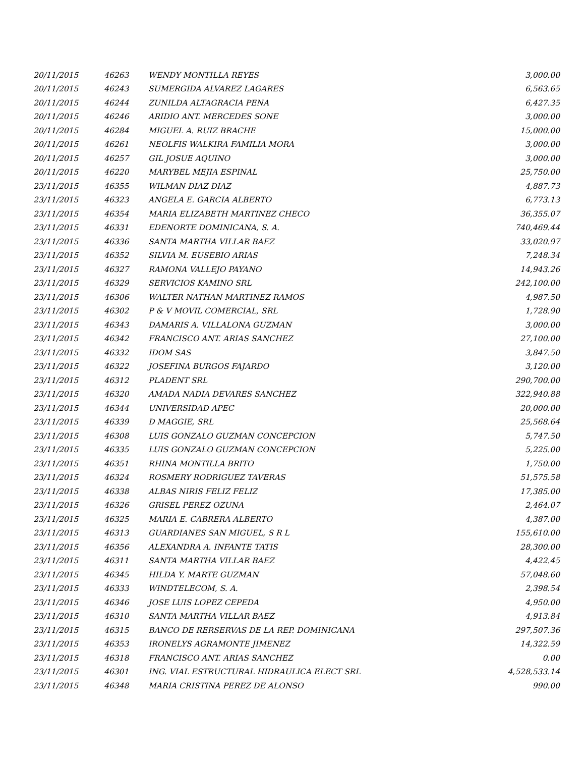| 20/11/2015 | 46263 | WENDY MONTILLA REYES | 3,000.00 |
| 20/11/2015 | 46243 | SUMERGIDA ALVAREZ LAGARES | 6,563.65 |
| 20/11/2015 | 46244 | ZUNILDA ALTAGRACIA PENA | 6,427.35 |
| 20/11/2015 | 46246 | ARIDIO ANT. MERCEDES SONE | 3,000.00 |
| 20/11/2015 | 46284 | MIGUEL A. RUIZ BRACHE | 15,000.00 |
| 20/11/2015 | 46261 | NEOLFIS WALKIRA FAMILIA MORA | 3,000.00 |
| 20/11/2015 | 46257 | GIL JOSUE AQUINO | 3,000.00 |
| 20/11/2015 | 46220 | MARYBEL MEJIA ESPINAL | 25,750.00 |
| 23/11/2015 | 46355 | WILMAN DIAZ DIAZ | 4,887.73 |
| 23/11/2015 | 46323 | ANGELA E. GARCIA ALBERTO | 6,773.13 |
| 23/11/2015 | 46354 | MARIA ELIZABETH MARTINEZ CHECO | 36,355.07 |
| 23/11/2015 | 46331 | EDENORTE DOMINICANA, S. A. | 740,469.44 |
| 23/11/2015 | 46336 | SANTA MARTHA VILLAR BAEZ | 33,020.97 |
| 23/11/2015 | 46352 | SILVIA M. EUSEBIO ARIAS | 7,248.34 |
| 23/11/2015 | 46327 | RAMONA VALLEJO PAYANO | 14,943.26 |
| 23/11/2015 | 46329 | SERVICIOS KAMINO SRL | 242,100.00 |
| 23/11/2015 | 46306 | WALTER NATHAN MARTINEZ RAMOS | 4,987.50 |
| 23/11/2015 | 46302 | P & V MOVIL COMERCIAL, SRL | 1,728.90 |
| 23/11/2015 | 46343 | DAMARIS A. VILLALONA GUZMAN | 3,000.00 |
| 23/11/2015 | 46342 | FRANCISCO ANT. ARIAS SANCHEZ | 27,100.00 |
| 23/11/2015 | 46332 | IDOM SAS | 3,847.50 |
| 23/11/2015 | 46322 | JOSEFINA BURGOS FAJARDO | 3,120.00 |
| 23/11/2015 | 46312 | PLADENT SRL | 290,700.00 |
| 23/11/2015 | 46320 | AMADA NADIA DEVARES SANCHEZ | 322,940.88 |
| 23/11/2015 | 46344 | UNIVERSIDAD APEC | 20,000.00 |
| 23/11/2015 | 46339 | D MAGGIE, SRL | 25,568.64 |
| 23/11/2015 | 46308 | LUIS GONZALO GUZMAN CONCEPCION | 5,747.50 |
| 23/11/2015 | 46335 | LUIS GONZALO GUZMAN CONCEPCION | 5,225.00 |
| 23/11/2015 | 46351 | RHINA MONTILLA BRITO | 1,750.00 |
| 23/11/2015 | 46324 | ROSMERY RODRIGUEZ TAVERAS | 51,575.58 |
| 23/11/2015 | 46338 | ALBAS NIRIS FELIZ FELIZ | 17,385.00 |
| 23/11/2015 | 46326 | GRISEL PEREZ OZUNA | 2,464.07 |
| 23/11/2015 | 46325 | MARIA E. CABRERA ALBERTO | 4,387.00 |
| 23/11/2015 | 46313 | GUARDIANES SAN MIGUEL, S R L | 155,610.00 |
| 23/11/2015 | 46356 | ALEXANDRA A. INFANTE TATIS | 28,300.00 |
| 23/11/2015 | 46311 | SANTA MARTHA VILLAR BAEZ | 4,422.45 |
| 23/11/2015 | 46345 | HILDA Y. MARTE GUZMAN | 57,048.60 |
| 23/11/2015 | 46333 | WINDTELECOM, S. A. | 2,398.54 |
| 23/11/2015 | 46346 | JOSE LUIS LOPEZ CEPEDA | 4,950.00 |
| 23/11/2015 | 46310 | SANTA MARTHA VILLAR BAEZ | 4,913.84 |
| 23/11/2015 | 46315 | BANCO DE RERSERVAS DE LA REP. DOMINICANA | 297,507.36 |
| 23/11/2015 | 46353 | IRONELYS AGRAMONTE JIMENEZ | 14,322.59 |
| 23/11/2015 | 46318 | FRANCISCO ANT. ARIAS SANCHEZ | 0.00 |
| 23/11/2015 | 46301 | ING. VIAL ESTRUCTURAL HIDRAULICA ELECT SRL | 4,528,533.14 |
| 23/11/2015 | 46348 | MARIA CRISTINA PEREZ DE ALONSO | 990.00 |